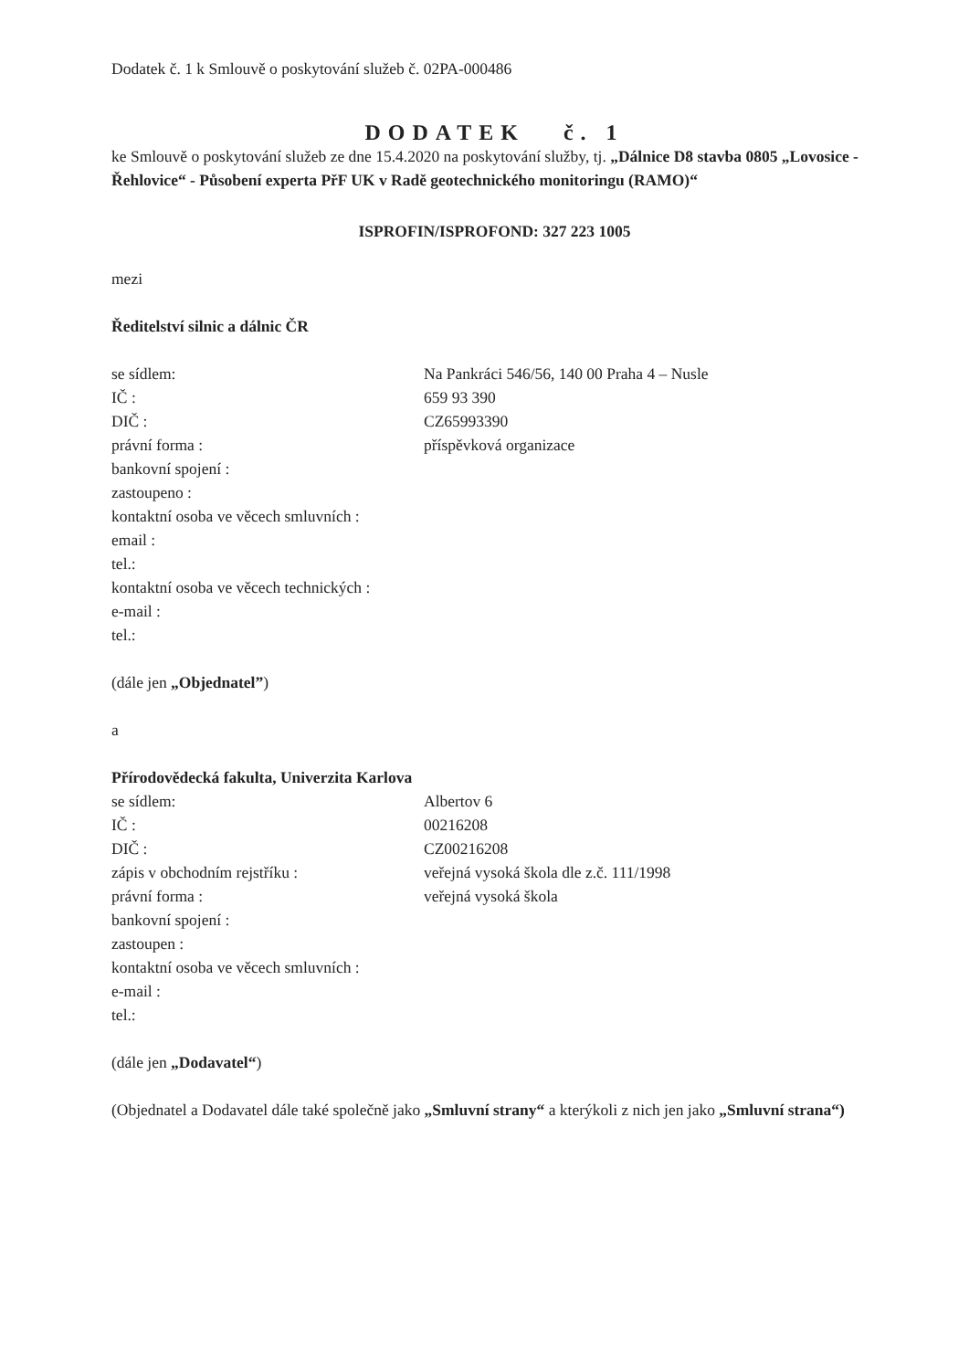Dodatek č. 1 k Smlouvě o poskytování služeb č. 02PA-000486
DODATEK č. 1
ke Smlouvě o poskytování služeb ze dne 15.4.2020 na poskytování služby, tj. „Dálnice D8 stavba 0805 „Lovosice - Řehlovice“ - Působení experta PřF UK v Radě geotechnického monitoringu (RAMO)“
ISPROFIN/ISPROFOND: 327 223 1005
mezi
Ředitelství silnic a dálnic ČR
| se sídlem: | Na Pankráci 546/56, 140 00 Praha 4 – Nusle |
| IČ : | 659 93 390 |
| DIČ : | CZ65993390 |
| právní forma : | příspěvková organizace |
| bankovní spojení : | |
| zastoupeno : | |
| kontaktní osoba ve věcech smluvních : | |
| email : | |
| tel.: | |
| kontaktní osoba ve věcech technických : | |
| e-mail : | |
| tel.: | |
(dále jen „Objednatel”)
a
Přírodovědecká fakulta, Univerzita Karlova
| se sídlem: | Albertov 6 |
| IČ : | 00216208 |
| DIČ : | CZ00216208 |
| zápis v obchodním rejstříku : | veřejná vysoká škola dle z.č. 111/1998 |
| právní forma : | veřejná vysoká škola |
| bankovní spojení : | |
| zastoupen : | |
| kontaktní osoba ve věcech smluvních : | |
| e-mail : | |
| tel.: | |
(dále jen „Dodavatel“)
(Objednatel a Dodavatel dále také společně jako „Smluvní strany“ a kterýkoli z nich jen jako „Smluvní strana“)